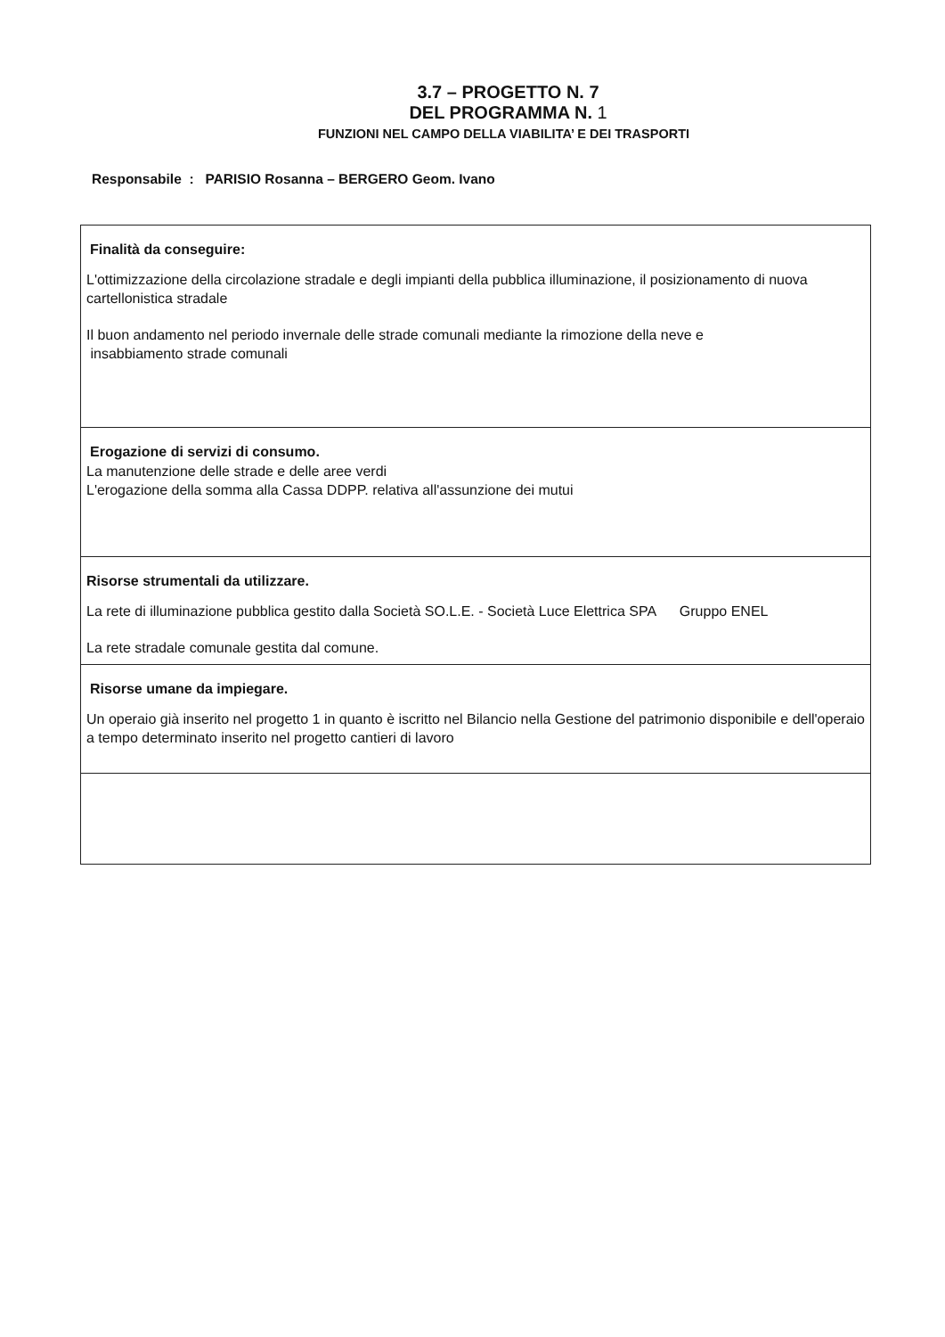3.7 – PROGETTO N. 7
DEL PROGRAMMA N. 1
FUNZIONI NEL CAMPO DELLA VIABILITA’ E DEI TRASPORTI
Responsabile : PARISIO Rosanna – BERGERO Geom. Ivano
| Finalità da conseguire: L'ottimizzazione della circolazione stradale e degli impianti della pubblica illuminazione, il posizionamento di nuova cartellonistica stradale Il buon andamento nel periodo invernale delle strade comunali mediante la rimozione della neve e insabbiamento strade comunali |
| Erogazione di servizi di consumo. La manutenzione delle strade e delle aree verdi L'erogazione della somma alla Cassa DDPP. relativa all'assunzione dei mutui |
| Risorse strumentali da utilizzare. La rete di illuminazione pubblica gestito dalla Società SO.L.E. - Società Luce Elettrica SPA Gruppo ENEL La rete stradale comunale gestita dal comune. |
| Risorse umane da impiegare. Un operaio già inserito nel progetto 1 in quanto è iscritto nel Bilancio nella Gestione del patrimonio disponibile e dell'operaio a tempo determinato inserito nel progetto cantieri di lavoro |